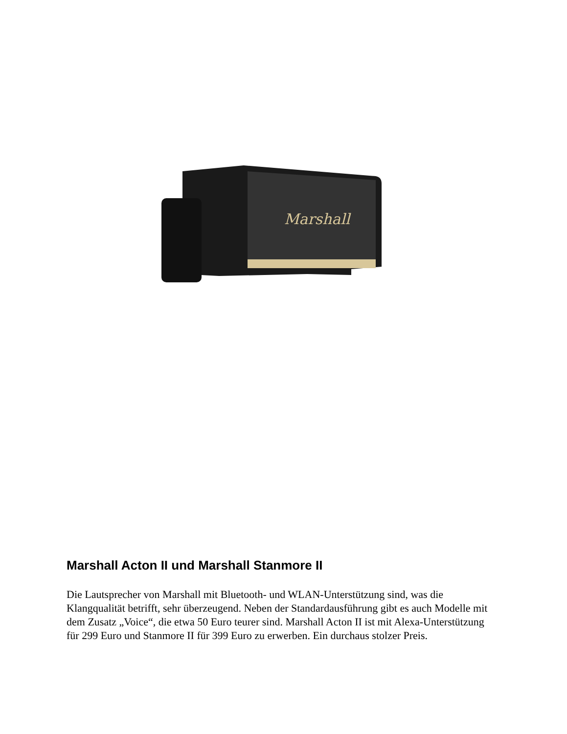Marshall
Marshall Acton II und Marshall Stanmore II
Die Lautsprecher von Marshall mit Bluetooth- und WLAN-Unterstützung sind, was die Klangqualität betrifft, sehr überzeugend. Neben der Standardausführung gibt es auch Modelle mit dem Zusatz „Voice“, die etwa 50 Euro teurer sind. Marshall Acton II ist mit Alexa-Unterstützung für 299 Euro und Stanmore II für 399 Euro zu erwerben. Ein durchaus stolzer Preis.